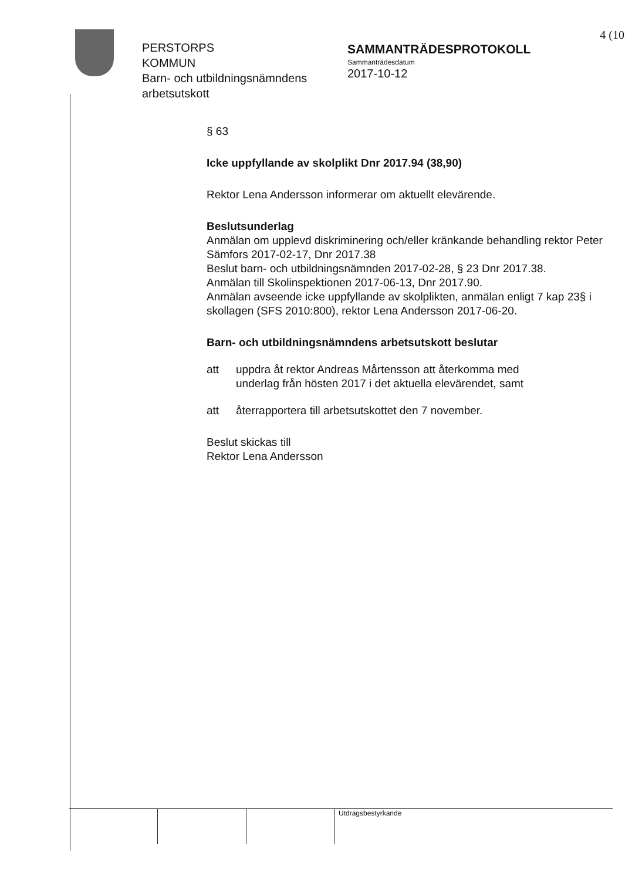4 (10
PERSTORPS
KOMMUN
Barn- och utbildningsnämndens arbetsutskott
SAMMANTRÄDESPROTOKOLL
Sammanträdesdatum
2017-10-12
§ 63
Icke uppfyllande av skolplikt Dnr 2017.94 (38,90)
Rektor Lena Andersson informerar om aktuellt elevärende.
Beslutsunderlag
Anmälan om upplevd diskriminering och/eller kränkande behandling rektor Peter Sämfors 2017-02-17, Dnr 2017.38
Beslut barn- och utbildningsnämnden 2017-02-28, § 23 Dnr 2017.38.
Anmälan till Skolinspektionen 2017-06-13, Dnr 2017.90.
Anmälan avseende icke uppfyllande av skolplikten, anmälan enligt 7 kap 23§ i skollagen (SFS 2010:800), rektor Lena Andersson 2017-06-20.
Barn- och utbildningsnämndens arbetsutskott beslutar
att uppdra åt rektor Andreas Mårtensson att återkomma med underlag från hösten 2017 i det aktuella elevärendet, samt
att återrapportera till arbetsutskottet den 7 november.
Beslut skickas till
Rektor Lena Andersson
Utdragsbestyrkande